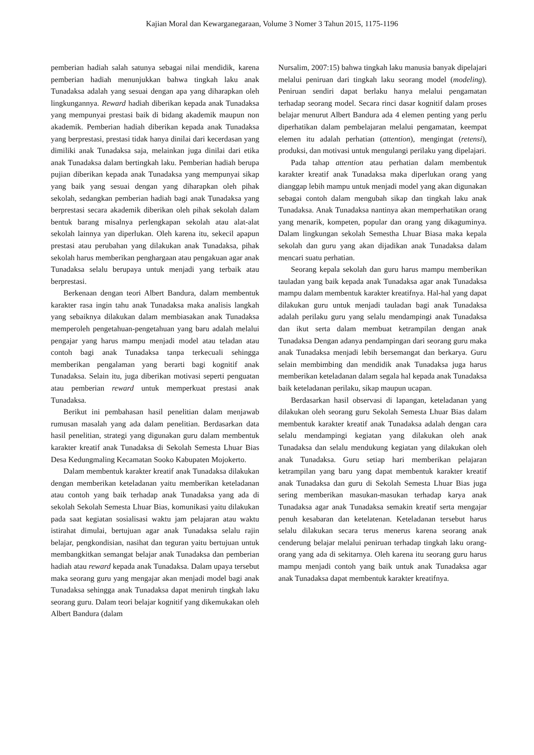Kajian Moral dan Kewarganegaraan, Volume 3 Nomer 3 Tahun 2015, 1175-1196
pemberian hadiah salah satunya sebagai nilai mendidik, karena pemberian hadiah menunjukkan bahwa tingkah laku anak Tunadaksa adalah yang sesuai dengan apa yang diharapkan oleh lingkungannya. Reward hadiah diberikan kepada anak Tunadaksa yang mempunyai prestasi baik di bidang akademik maupun non akademik. Pemberian hadiah diberikan kepada anak Tunadaksa yang berprestasi, prestasi tidak hanya dinilai dari kecerdasan yang dimiliki anak Tunadaksa saja, melainkan juga dinilai dari etika anak Tunadaksa dalam bertingkah laku. Pemberian hadiah berupa pujian diberikan kepada anak Tunadaksa yang mempunyai sikap yang baik yang sesuai dengan yang diharapkan oleh pihak sekolah, sedangkan pemberian hadiah bagi anak Tunadaksa yang berprestasi secara akademik diberikan oleh pihak sekolah dalam bentuk barang misalnya perlengkapan sekolah atau alat-alat sekolah lainnya yan diperlukan. Oleh karena itu, sekecil apapun prestasi atau perubahan yang dilakukan anak Tunadaksa, pihak sekolah harus memberikan penghargaan atau pengakuan agar anak Tunadaksa selalu berupaya untuk menjadi yang terbaik atau berprestasi.
Berkenaan dengan teori Albert Bandura, dalam membentuk karakter rasa ingin tahu anak Tunadaksa maka analisis langkah yang sebaiknya dilakukan dalam membiasakan anak Tunadaksa memperoleh pengetahuan-pengetahuan yang baru adalah melalui pengajar yang harus mampu menjadi model atau teladan atau contoh bagi anak Tunadaksa tanpa terkecuali sehingga memberikan pengalaman yang berarti bagi kognitif anak Tunadaksa. Selain itu, juga diberikan motivasi seperti penguatan atau pemberian reward untuk memperkuat prestasi anak Tunadaksa.
Berikut ini pembahasan hasil penelitian dalam menjawab rumusan masalah yang ada dalam penelitian. Berdasarkan data hasil penelitian, strategi yang digunakan guru dalam membentuk karakter kreatif anak Tunadaksa di Sekolah Semesta Lhuar Bias Desa Kedungmaling Kecamatan Sooko Kabupaten Mojokerto.
Dalam membentuk karakter kreatif anak Tunadaksa dilakukan dengan memberikan keteladanan yaitu memberikan keteladanan atau contoh yang baik terhadap anak Tunadaksa yang ada di sekolah Sekolah Semesta Lhuar Bias, komunikasi yaitu dilakukan pada saat kegiatan sosialisasi waktu jam pelajaran atau waktu istirahat dimulai, bertujuan agar anak Tunadaksa selalu rajin belajar, pengkondisian, nasihat dan teguran yaitu bertujuan untuk membangkitkan semangat belajar anak Tunadaksa dan pemberian hadiah atau reward kepada anak Tunadaksa. Dalam upaya tersebut maka seorang guru yang mengajar akan menjadi model bagi anak Tunadaksa sehingga anak Tunadaksa dapat meniruh tingkah laku seorang guru. Dalam teori belajar kognitif yang dikemukakan oleh Albert Bandura (dalam
Nursalim, 2007:15) bahwa tingkah laku manusia banyak dipelajari melalui peniruan dari tingkah laku seorang model (modeling). Peniruan sendiri dapat berlaku hanya melalui pengamatan terhadap seorang model. Secara rinci dasar kognitif dalam proses belajar menurut Albert Bandura ada 4 elemen penting yang perlu diperhatikan dalam pembelajaran melalui pengamatan, keempat elemen itu adalah perhatian (attention), mengingat (retensi), produksi, dan motivasi untuk mengulangi perilaku yang dipelajari.
Pada tahap attention atau perhatian dalam membentuk karakter kreatif anak Tunadaksa maka diperlukan orang yang dianggap lebih mampu untuk menjadi model yang akan digunakan sebagai contoh dalam mengubah sikap dan tingkah laku anak Tunadaksa. Anak Tunadaksa nantinya akan memperhatikan orang yang menarik, kompeten, popular dan orang yang dikaguminya. Dalam lingkungan sekolah Semestha Lhuar Biasa maka kepala sekolah dan guru yang akan dijadikan anak Tunadaksa dalam mencari suatu perhatian.
Seorang kepala sekolah dan guru harus mampu memberikan tauladan yang baik kepada anak Tunadaksa agar anak Tunadaksa mampu dalam membentuk karakter kreatifnya. Hal-hal yang dapat dilakukan guru untuk menjadi tauladan bagi anak Tunadaksa adalah perilaku guru yang selalu mendampingi anak Tunadaksa dan ikut serta dalam membuat ketrampilan dengan anak Tunadaksa Dengan adanya pendampingan dari seorang guru maka anak Tunadaksa menjadi lebih bersemangat dan berkarya. Guru selain membimbing dan mendidik anak Tunadaksa juga harus memberikan keteladanan dalam segala hal kepada anak Tunadaksa baik keteladanan perilaku, sikap maupun ucapan.
Berdasarkan hasil observasi di lapangan, keteladanan yang dilakukan oleh seorang guru Sekolah Semesta Lhuar Bias dalam membentuk karakter kreatif anak Tunadaksa adalah dengan cara selalu mendampingi kegiatan yang dilakukan oleh anak Tunadaksa dan selalu mendukung kegiatan yang dilakukan oleh anak Tunadaksa. Guru setiap hari memberikan pelajaran ketrampilan yang baru yang dapat membentuk karakter kreatif anak Tunadaksa dan guru di Sekolah Semesta Lhuar Bias juga sering memberikan masukan-masukan terhadap karya anak Tunadaksa agar anak Tunadaksa semakin kreatif serta mengajar penuh kesabaran dan ketelatenan. Keteladanan tersebut harus selalu dilakukan secara terus menerus karena seorang anak cenderung belajar melalui peniruan terhadap tingkah laku orang-orang yang ada di sekitarnya. Oleh karena itu seorang guru harus mampu menjadi contoh yang baik untuk anak Tunadaksa agar anak Tunadaksa dapat membentuk karakter kreatifnya.